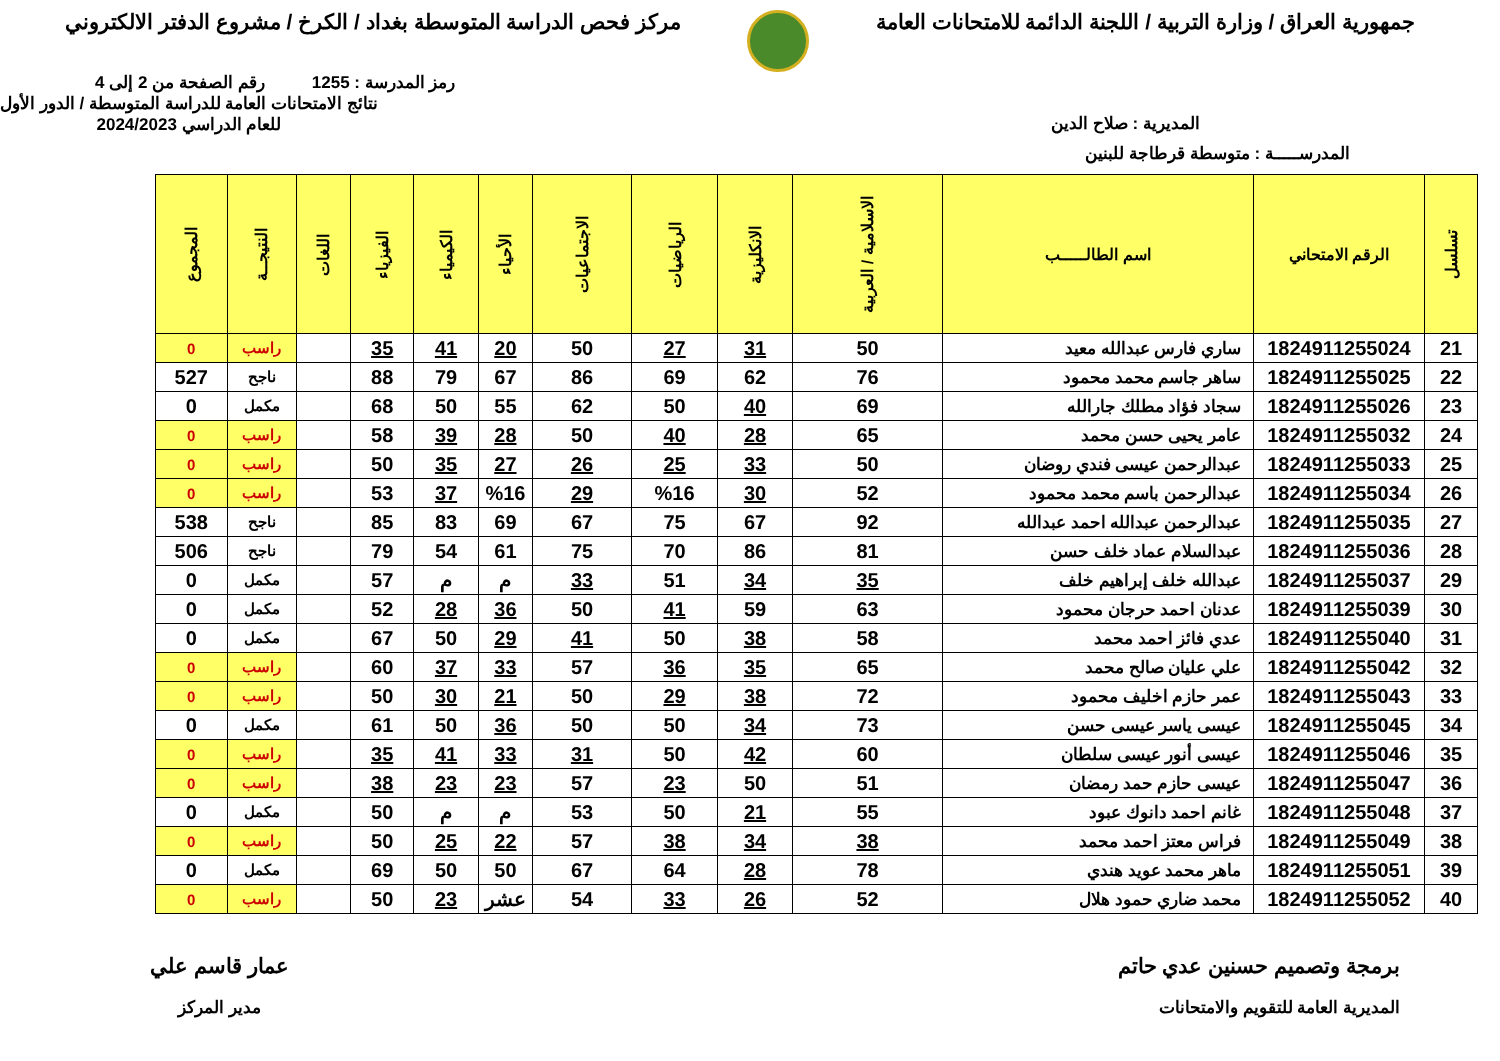جمهورية العراق / وزارة التربية / اللجنة الدائمة للامتحانات العامة
مركز فحص الدراسة المتوسطة بغداد / الكرخ / مشروع الدفتر الالكتروني
رمز المدرسة : 1255 رقم الصفحة من 2 إلى 4
المديرية : صلاح الدين
نتائج الامتحانات العامة للدراسة المتوسطة / الدور الأول
للعام الدراسي 2024/2023
المدرســـــة : متوسطة قرطاجة للبنين
| تسلسل | الرقم الامتحاني | اسم الطالـــــب | الاسلامية / العربية | الانكليزية | الرياضيات | الاجتماعيات | الأحياء | الكيمياء | الفيزياء | اللغات | النتيجــة | المجموع |
| --- | --- | --- | --- | --- | --- | --- | --- | --- | --- | --- | --- | --- |
| 21 | 1824911255024 | ساري فارس عبدالله معيد | 50 | 31 | 27 | 50 | 20 | 41 | 35 | | راسب | 0 |
| 22 | 1824911255025 | ساهر جاسم محمد محمود | 76 | 62 | 69 | 86 | 67 | 79 | 88 | | ناجح | 527 |
| 23 | 1824911255026 | سجاد فؤاد مطلك جارالله | 69 | 40 | 50 | 62 | 55 | 50 | 68 | | مكمل | 0 |
| 24 | 1824911255032 | عامر يحيى حسن محمد | 65 | 28 | 40 | 50 | 28 | 39 | 58 | | راسب | 0 |
| 25 | 1824911255033 | عبدالرحمن عيسى فندي روضان | 50 | 33 | 25 | 26 | 27 | 35 | 50 | | راسب | 0 |
| 26 | 1824911255034 | عبدالرحمن باسم محمد محمود | 52 | 30 | %16 | 29 | %16 | 37 | 53 | | راسب | 0 |
| 27 | 1824911255035 | عبدالرحمن عبدالله احمد عبدالله | 92 | 67 | 75 | 67 | 69 | 83 | 85 | | ناجح | 538 |
| 28 | 1824911255036 | عبدالسلام عماد خلف حسن | 81 | 86 | 70 | 75 | 61 | 54 | 79 | | ناجح | 506 |
| 29 | 1824911255037 | عبدالله خلف إبراهيم خلف | 35 | 34 | 51 | 33 | م | م | 57 | | مكمل | 0 |
| 30 | 1824911255039 | عدنان احمد حرجان محمود | 63 | 59 | 41 | 50 | 36 | 28 | 52 | | مكمل | 0 |
| 31 | 1824911255040 | عدي فائز احمد محمد | 58 | 38 | 50 | 41 | 29 | 50 | 67 | | مكمل | 0 |
| 32 | 1824911255042 | علي عليان صالح محمد | 65 | 35 | 36 | 57 | 33 | 37 | 60 | | راسب | 0 |
| 33 | 1824911255043 | عمر حازم اخليف محمود | 72 | 38 | 29 | 50 | 21 | 30 | 50 | | راسب | 0 |
| 34 | 1824911255045 | عيسى ياسر عيسى حسن | 73 | 34 | 50 | 50 | 36 | 50 | 61 | | مكمل | 0 |
| 35 | 1824911255046 | عيسى أنور عيسى سلطان | 60 | 42 | 50 | 31 | 33 | 41 | 35 | | راسب | 0 |
| 36 | 1824911255047 | عيسى حازم حمد رمضان | 51 | 50 | 23 | 57 | 23 | 23 | 38 | | راسب | 0 |
| 37 | 1824911255048 | غانم احمد دانوك عبود | 55 | 21 | 50 | 53 | م | م | 50 | | مكمل | 0 |
| 38 | 1824911255049 | فراس معتز احمد محمد | 38 | 34 | 38 | 57 | 22 | 25 | 50 | | راسب | 0 |
| 39 | 1824911255051 | ماهر محمد عويد هندي | 78 | 28 | 64 | 67 | 50 | 50 | 69 | | مكمل | 0 |
| 40 | 1824911255052 | محمد ضاري حمود هلال | 52 | 26 | 33 | 54 | عشر | 23 | 50 | | راسب | 0 |
برمجة وتصميم حسنين عدي حاتم
المديرية العامة للتقويم والامتحانات
عمار قاسم علي
مدير المركز